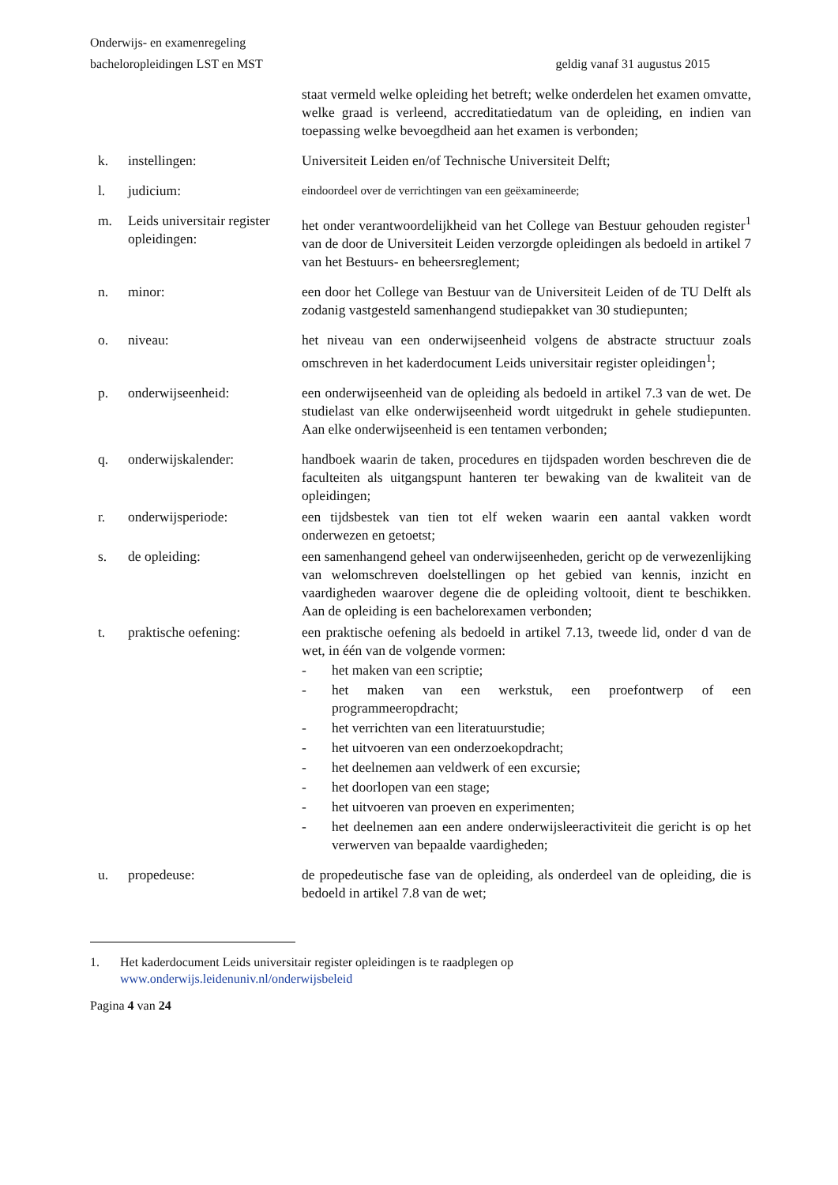Onderwijs- en examenregeling
bacheloropleidingen LST en MST geldig vanaf 31 augustus 2015
staat vermeld welke opleiding het betreft; welke onderdelen het examen omvatte, welke graad is verleend, accreditatiedatum van de opleiding, en indien van toepassing welke bevoegdheid aan het examen is verbonden;
k. instellingen: Universiteit Leiden en/of Technische Universiteit Delft;
l. judicium:
eindoordeel over de verrichtingen van een geëxamineerde;
m. Leids universitair register opleidingen:
het onder verantwoordelijkheid van het College van Bestuur gehouden register<sup>1</sup> van de door de Universiteit Leiden verzorgde opleidingen als bedoeld in artikel 7 van het Bestuurs- en beheersreglement;
n. minor: een door het College van Bestuur van de Universiteit Leiden of de TU Delft als zodanig vastgesteld samenhangend studiepakket van 30 studiepunten;
o. niveau: het niveau van een onderwijseenheid volgens de abstracte structuur zoals omschreven in het kaderdocument Leids universitair register opleidingen<sup>1</sup>;
p. onderwijseenheid: een onderwijseenheid van de opleiding als bedoeld in artikel 7.3 van de wet. De studielast van elke onderwijseenheid wordt uitgedrukt in gehele studiepunten. Aan elke onderwijseenheid is een tentamen verbonden;
q. onderwijskalender: handboek waarin de taken, procedures en tijdspaden worden beschreven die de faculteiten als uitgangspunt hanteren ter bewaking van de kwaliteit van de opleidingen;
r. onderwijsperiode: een tijdsbestek van tien tot elf weken waarin een aantal vakken wordt onderwezen en getoetst;
s. de opleiding: een samenhangend geheel van onderwijseenheden, gericht op de verwezenlijking van welomschreven doelstellingen op het gebied van kennis, inzicht en vaardigheden waarover degene die de opleiding voltooit, dient te beschikken. Aan de opleiding is een bachelorexamen verbonden;
t. praktische oefening: een praktische oefening als bedoeld in artikel 7.13, tweede lid, onder d van de wet, in één van de volgende vormen:
- het maken van een scriptie;
- het maken van een werkstuk, een proefontwerp of een programmeeropdracht;
- het verrichten van een literatuurstudie;
- het uitvoeren van een onderzoekopdracht;
- het deelnemen aan veldwerk of een excursie;
- het doorlopen van een stage;
- het uitvoeren van proeven en experimenten;
- het deelnemen aan een andere onderwijsleeractiviteit die gericht is op het verwerven van bepaalde vaardigheden;
u. propedeuse: de propedeutische fase van de opleiding, als onderdeel van de opleiding, die is bedoeld in artikel 7.8 van de wet;
1. Het kaderdocument Leids universitair register opleidingen is te raadplegen op
www.onderwijs.leidenuniv.nl/onderwijsbeleid
Pagina 4 van 24